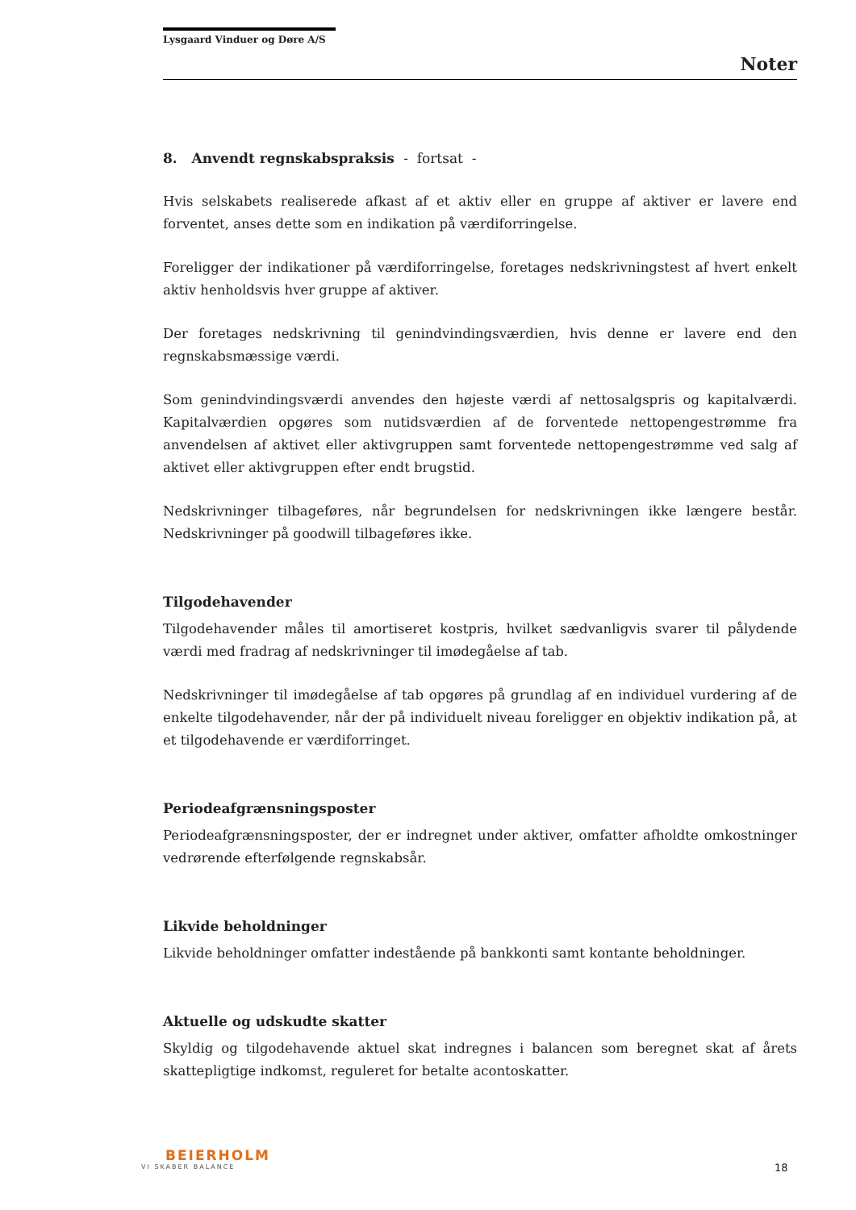Lysgaard Vinduer og Døre A/S
Noter
8. Anvendt regnskabspraksis - fortsat -
Hvis selskabets realiserede afkast af et aktiv eller en gruppe af aktiver er lavere end forventet, anses dette som en indikation på værdiforringelse.
Foreligger der indikationer på værdiforringelse, foretages nedskrivningstest af hvert enkelt aktiv henholdsvis hver gruppe af aktiver.
Der foretages nedskrivning til genindvindingsværdien, hvis denne er lavere end den regnskabsmæssige værdi.
Som genindvindingsværdi anvendes den højeste værdi af nettosalgspris og kapitalværdi. Kapitalværdien opgøres som nutidsværdien af de forventede nettopengestrømme fra anvendelsen af aktivet eller aktivgruppen samt forventede nettopengestrømme ved salg af aktivet eller aktivgruppen efter endt brugstid.
Nedskrivninger tilbageføres, når begrundelsen for nedskrivningen ikke længere består. Nedskrivninger på goodwill tilbageføres ikke.
Tilgodehavender
Tilgodehavender måles til amortiseret kostpris, hvilket sædvanligvis svarer til pålydende værdi med fradrag af nedskrivninger til imødegåelse af tab.
Nedskrivninger til imødegåelse af tab opgøres på grundlag af en individuel vurdering af de enkelte tilgodehavender, når der på individuelt niveau foreligger en objektiv indikation på, at et tilgodehavende er værdiforringet.
Periodeafgrænsningsposter
Periodeafgrænsningsposter, der er indregnet under aktiver, omfatter afholdte omkostninger vedrørende efterfølgende regnskabsår.
Likvide beholdninger
Likvide beholdninger omfatter indestående på bankkonti samt kontante beholdninger.
Aktuelle og udskudte skatter
Skyldig og tilgodehavende aktuel skat indregnes i balancen som beregnet skat af årets skattepligtige indkomst, reguleret for betalte acontoskatter.
BEIERHOLM
VI SKABER BALANCE
18